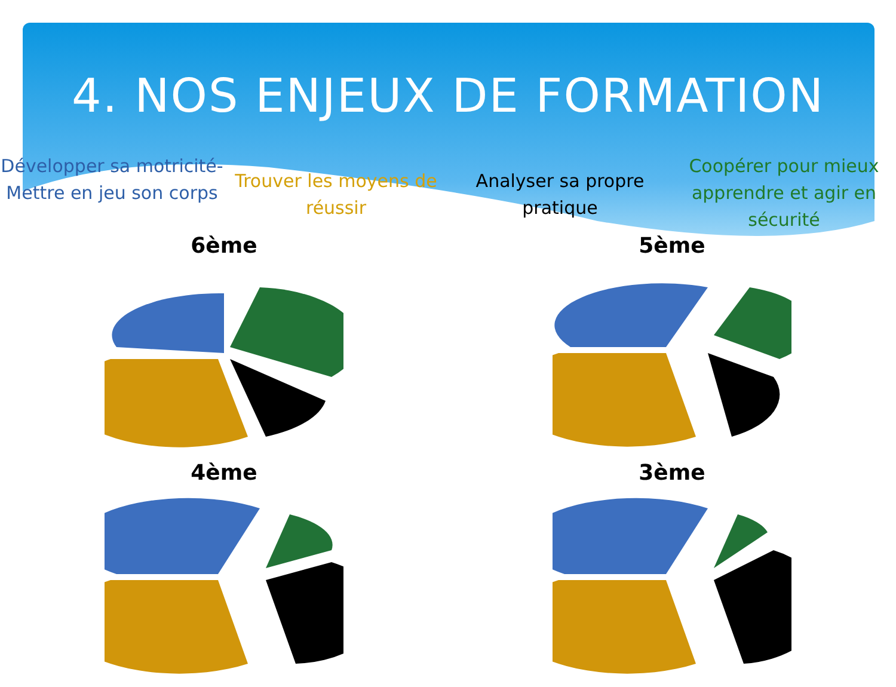4. NOS ENJEUX DE FORMATION
Développer sa motricité-Mettre en jeu son corps
Trouver les moyens de réussir Analyser sa propre pratique
Coopérer pour mieux apprendre et agir en sécurité
6ème
5ème
4ème
3ème